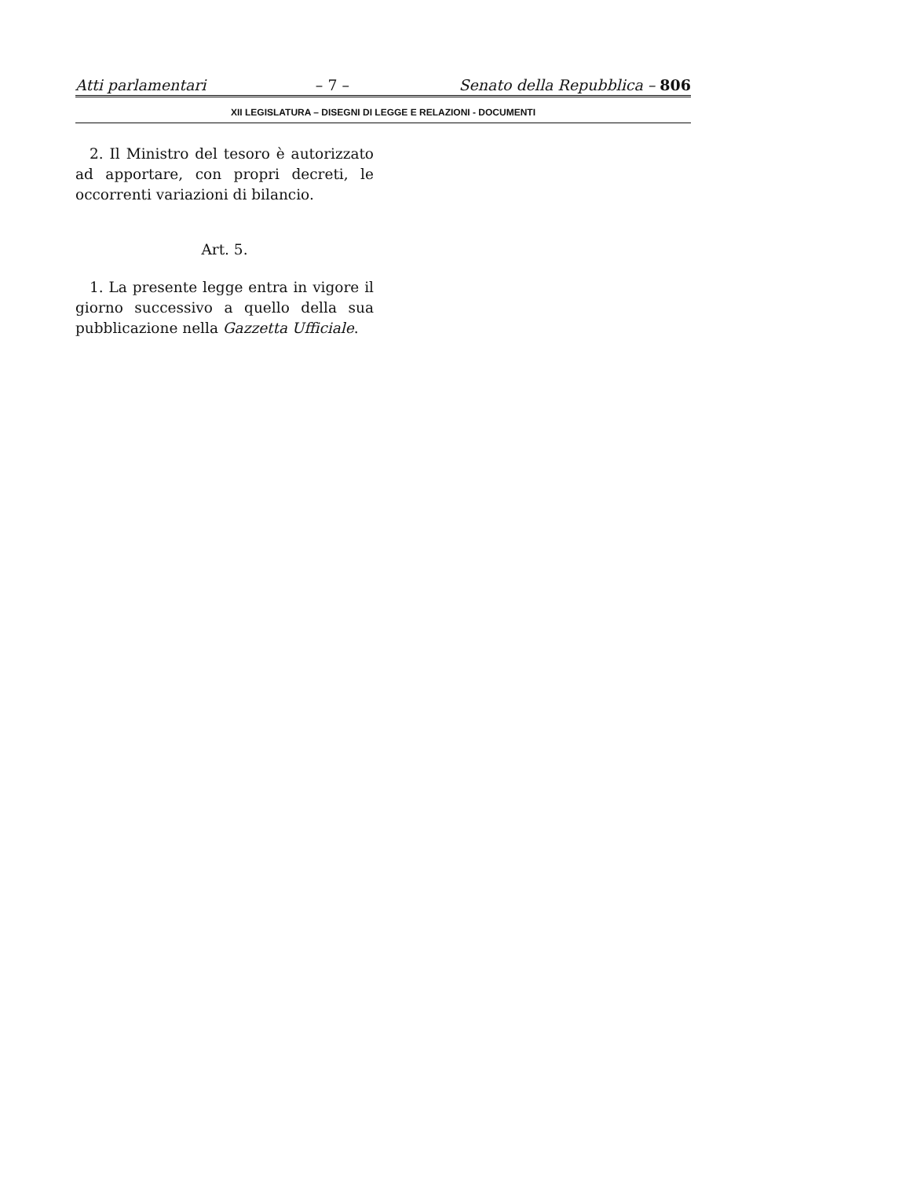Atti parlamentari – 7 – Senato della Repubblica – 806
XII LEGISLATURA – DISEGNI DI LEGGE E RELAZIONI - DOCUMENTI
2. Il Ministro del tesoro è autorizzato ad apportare, con propri decreti, le occorrenti variazioni di bilancio.
Art. 5.
1. La presente legge entra in vigore il giorno successivo a quello della sua pubblicazione nella Gazzetta Ufficiale.